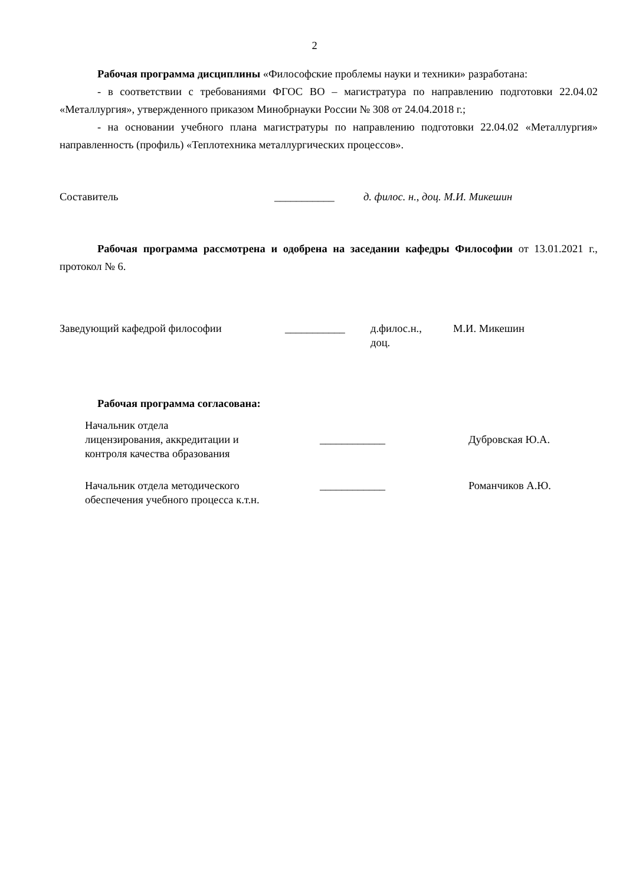2
Рабочая программа дисциплины «Философские проблемы науки и техники» разработана:
- в соответствии с требованиями ФГОС ВО – магистратура по направлению подготовки 22.04.02 «Металлургия», утвержденного приказом Минобрнауки России № 308 от 24.04.2018 г.;
- на основании учебного плана магистратуры по направлению подготовки 22.04.02 «Металлургия» направленность (профиль) «Теплотехника металлургических процессов».
Составитель ___________ д. филос. н., доц. М.И. Микешин
Рабочая программа рассмотрена и одобрена на заседании кафедры Философии от 13.01.2021 г., протокол № 6.
| Заведующий кафедрой философии | ___________ | д.филос.н., доц. | М.И. Микешин |
Рабочая программа согласована:
| Начальник отдела лицензирования, аккредитации и контроля качества образования | ____________ | Дубровская Ю.А. |
| Начальник отдела методического обеспечения учебного процесса к.т.н. | ____________ | Романчиков А.Ю. |